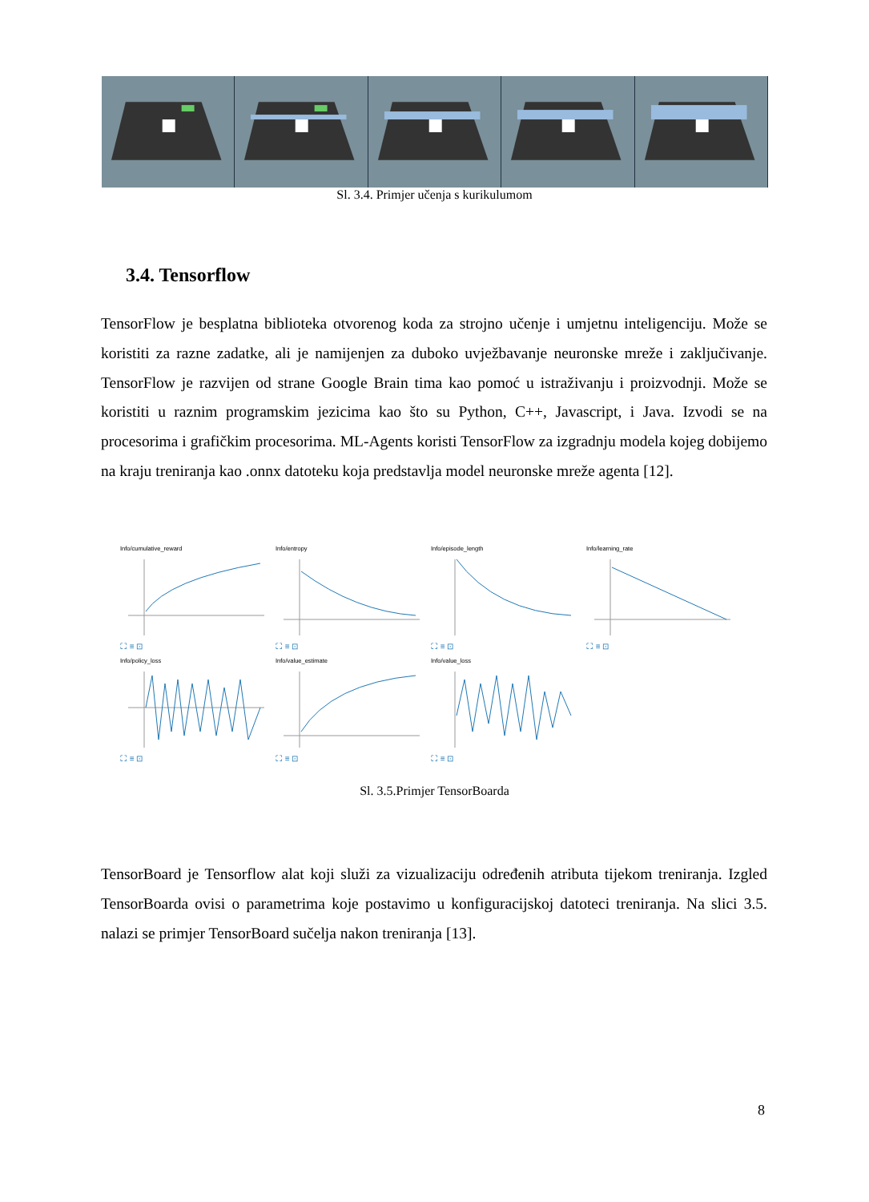Sl. 3.4. Primjer učenja s kurikulumom
3.4. Tensorflow
TensorFlow je besplatna biblioteka otvorenog koda za strojno učenje i umjetnu inteligenciju. Može se koristiti za razne zadatke, ali je namijenjen za duboko uvježbavanje neuronske mreže i zaključivanje. TensorFlow je razvijen od strane Google Brain tima kao pomoć u istraživanju i proizvodnji. Može se koristiti u raznim programskim jezicima kao što su Python, C++, Javascript, i Java. Izvodi se na procesorima i grafičkim procesorima. ML-Agents koristi TensorFlow za izgradnju modela kojeg dobijemo na kraju treniranja kao .onnx datoteku koja predstavlja model neuronske mreže agenta [12].
Info/cumulative_reward
⛶ ≡ ⊡
Info/entropy
⛶ ≡ ⊡
Info/episode_length
⛶ ≡ ⊡
Info/learning_rate
⛶ ≡ ⊡
Info/policy_loss
⛶ ≡ ⊡
Info/value_estimate
⛶ ≡ ⊡
Info/value_loss
⛶ ≡ ⊡
Sl. 3.5.Primjer TensorBoarda
TensorBoard je Tensorflow alat koji služi za vizualizaciju određenih atributa tijekom treniranja. Izgled TensorBoarda ovisi o parametrima koje postavimo u konfiguracijskoj datoteci treniranja. Na slici 3.5. nalazi se primjer TensorBoard sučelja nakon treniranja [13].
8